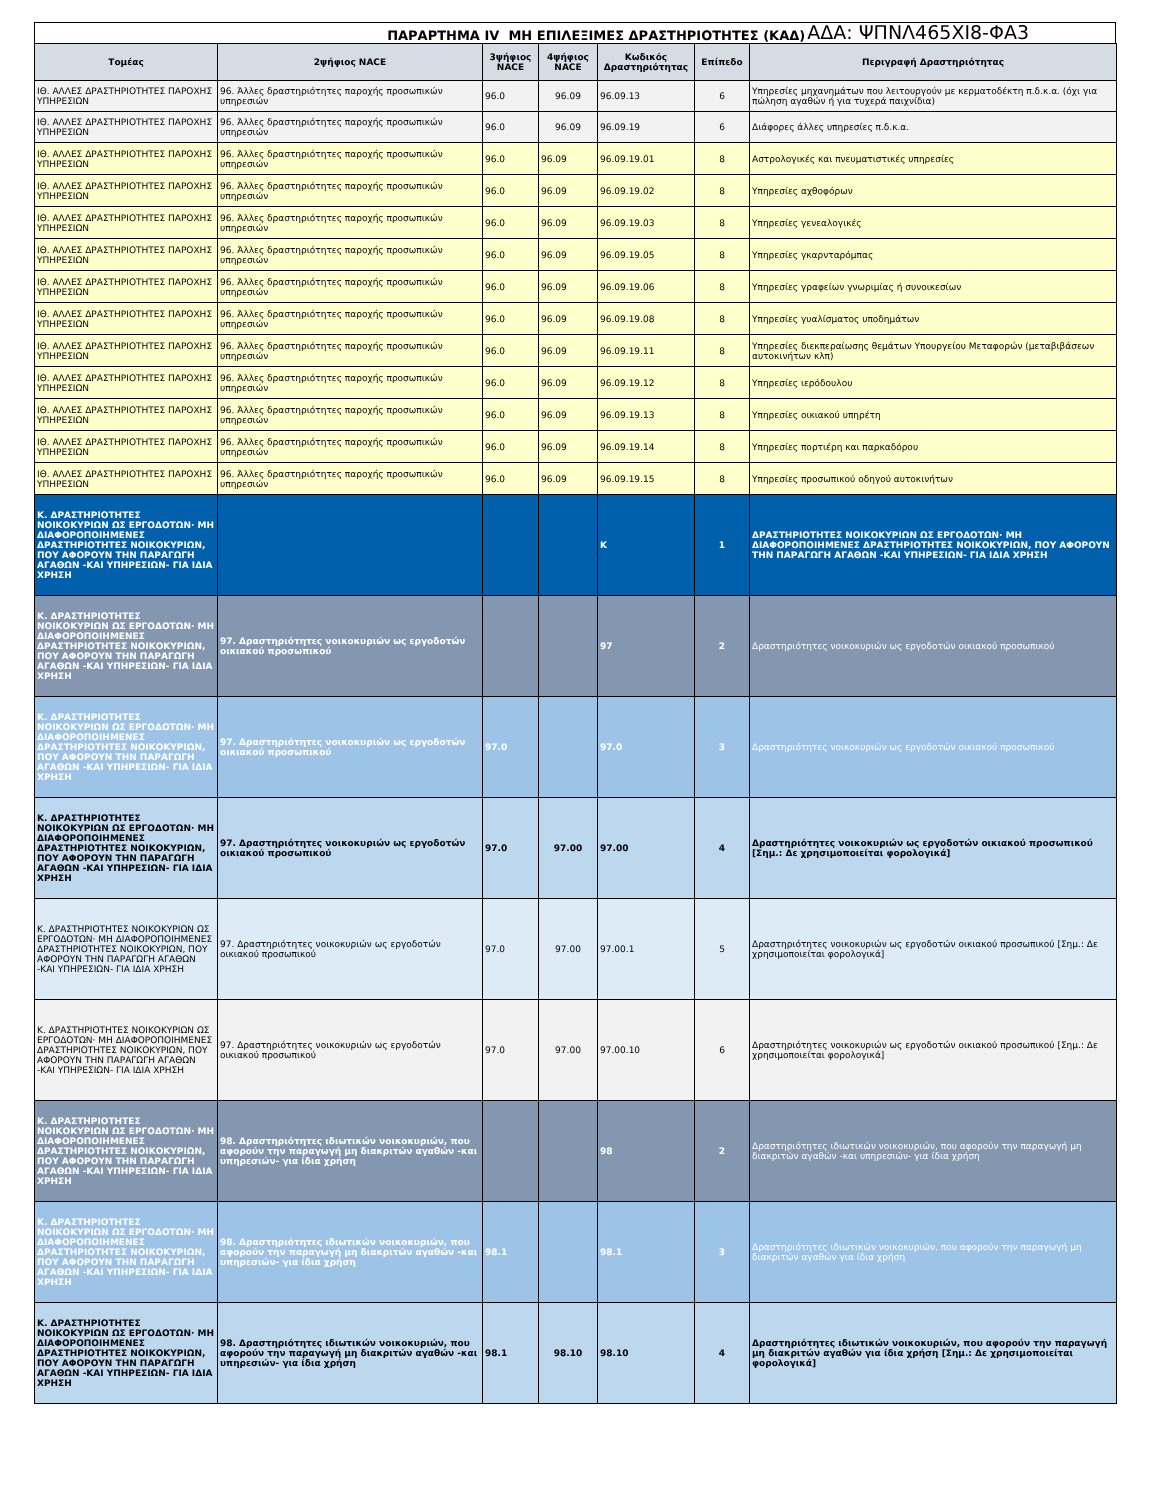ΠΑΡΑΡΤΗΜΑ IV ΜΗ ΕΠΙΛΕΞΙΜΕΣ ΔΡΑΣΤΗΡΙΟΤΗΤΕΣ (ΚΑΔ) ΑΔΑ: ΨΠΝΛ465ΧΙ8-ΦΑ3
| Τομέας | 2ψήφιος NACE | 3ψήφιος NACE | 4ψήφιος NACE | Κωδικός Δραστηριότητας | Επίπεδο | Περιγραφή Δραστηριότητας |
| --- | --- | --- | --- | --- | --- | --- |
| ΙΘ. ΑΛΛΕΣ ΔΡΑΣΤΗΡΙΟΤΗΤΕΣ ΠΑΡΟΧΗΣ ΥΠΗΡΕΣΙΩΝ | 96. Άλλες δραστηριότητες παροχής προσωπικών υπηρεσιών | 96.0 | 96.09 | 96.09.13 | 6 | Υπηρεσίες μηχανημάτων που λειτουργούν με κερματοδέκτη π.δ.κ.α. (όχι για πώληση αγαθών ή για τυχερά παιχνίδια) |
| ΙΘ. ΑΛΛΕΣ ΔΡΑΣΤΗΡΙΟΤΗΤΕΣ ΠΑΡΟΧΗΣ ΥΠΗΡΕΣΙΩΝ | 96. Άλλες δραστηριότητες παροχής προσωπικών υπηρεσιών | 96.0 | 96.09 | 96.09.19 | 6 | Διάφορες άλλες υπηρεσίες π.δ.κ.α. |
| ΙΘ. ΑΛΛΕΣ ΔΡΑΣΤΗΡΙΟΤΗΤΕΣ ΠΑΡΟΧΗΣ ΥΠΗΡΕΣΙΩΝ | 96. Άλλες δραστηριότητες παροχής προσωπικών υπηρεσιών | 96.0 | 96.09 | 96.09.19.01 | 8 | Αστρολογικές και πνευματιστικές υπηρεσίες |
| ΙΘ. ΑΛΛΕΣ ΔΡΑΣΤΗΡΙΟΤΗΤΕΣ ΠΑΡΟΧΗΣ ΥΠΗΡΕΣΙΩΝ | 96. Άλλες δραστηριότητες παροχής προσωπικών υπηρεσιών | 96.0 | 96.09 | 96.09.19.02 | 8 | Υπηρεσίες αχθοφόρων |
| ΙΘ. ΑΛΛΕΣ ΔΡΑΣΤΗΡΙΟΤΗΤΕΣ ΠΑΡΟΧΗΣ ΥΠΗΡΕΣΙΩΝ | 96. Άλλες δραστηριότητες παροχής προσωπικών υπηρεσιών | 96.0 | 96.09 | 96.09.19.03 | 8 | Υπηρεσίες γενεαλογικές |
| ΙΘ. ΑΛΛΕΣ ΔΡΑΣΤΗΡΙΟΤΗΤΕΣ ΠΑΡΟΧΗΣ ΥΠΗΡΕΣΙΩΝ | 96. Άλλες δραστηριότητες παροχής προσωπικών υπηρεσιών | 96.0 | 96.09 | 96.09.19.05 | 8 | Υπηρεσίες γκαρνταρόμπας |
| ΙΘ. ΑΛΛΕΣ ΔΡΑΣΤΗΡΙΟΤΗΤΕΣ ΠΑΡΟΧΗΣ ΥΠΗΡΕΣΙΩΝ | 96. Άλλες δραστηριότητες παροχής προσωπικών υπηρεσιών | 96.0 | 96.09 | 96.09.19.06 | 8 | Υπηρεσίες γραφείων γνωριμίας ή συνοικεσίων |
| ΙΘ. ΑΛΛΕΣ ΔΡΑΣΤΗΡΙΟΤΗΤΕΣ ΠΑΡΟΧΗΣ ΥΠΗΡΕΣΙΩΝ | 96. Άλλες δραστηριότητες παροχής προσωπικών υπηρεσιών | 96.0 | 96.09 | 96.09.19.08 | 8 | Υπηρεσίες γυαλίσματος υποδημάτων |
| ΙΘ. ΑΛΛΕΣ ΔΡΑΣΤΗΡΙΟΤΗΤΕΣ ΠΑΡΟΧΗΣ ΥΠΗΡΕΣΙΩΝ | 96. Άλλες δραστηριότητες παροχής προσωπικών υπηρεσιών | 96.0 | 96.09 | 96.09.19.11 | 8 | Υπηρεσίες διεκπεραίωσης θεμάτων Υπουργείου Μεταφορών (μεταβιβάσεων αυτοκινήτων κλπ) |
| ΙΘ. ΑΛΛΕΣ ΔΡΑΣΤΗΡΙΟΤΗΤΕΣ ΠΑΡΟΧΗΣ ΥΠΗΡΕΣΙΩΝ | 96. Άλλες δραστηριότητες παροχής προσωπικών υπηρεσιών | 96.0 | 96.09 | 96.09.19.12 | 8 | Υπηρεσίες ιερόδουλου |
| ΙΘ. ΑΛΛΕΣ ΔΡΑΣΤΗΡΙΟΤΗΤΕΣ ΠΑΡΟΧΗΣ ΥΠΗΡΕΣΙΩΝ | 96. Άλλες δραστηριότητες παροχής προσωπικών υπηρεσιών | 96.0 | 96.09 | 96.09.19.13 | 8 | Υπηρεσίες οικιακού υπηρέτη |
| ΙΘ. ΑΛΛΕΣ ΔΡΑΣΤΗΡΙΟΤΗΤΕΣ ΠΑΡΟΧΗΣ ΥΠΗΡΕΣΙΩΝ | 96. Άλλες δραστηριότητες παροχής προσωπικών υπηρεσιών | 96.0 | 96.09 | 96.09.19.14 | 8 | Υπηρεσίες πορτιέρη και παρκαδόρου |
| ΙΘ. ΑΛΛΕΣ ΔΡΑΣΤΗΡΙΟΤΗΤΕΣ ΠΑΡΟΧΗΣ ΥΠΗΡΕΣΙΩΝ | 96. Άλλες δραστηριότητες παροχής προσωπικών υπηρεσιών | 96.0 | 96.09 | 96.09.19.15 | 8 | Υπηρεσίες προσωπικού οδηγού αυτοκινήτων |
| Κ. ΔΡΑΣΤΗΡΙΟΤΗΤΕΣ ΝΟΙΚΟΚΥΡΙΩΝ ΩΣ ΕΡΓΟΔΟΤΩΝ· ΜΗ ΔΙΑΦΟΡΟΠΟΙΗΜΕΝΕΣ ΔΡΑΣΤΗΡΙΟΤΗΤΕΣ ΝΟΙΚΟΚΥΡΙΩΝ, ΠΟΥ ΑΦΟΡΟΥΝ ΤΗΝ ΠΑΡΑΓΩΓΗ ΑΓΑΘΩΝ -ΚΑΙ ΥΠΗΡΕΣΙΩΝ- ΓΙΑ ΙΔΙΑ ΧΡΗΣΗ | | | | Κ | 1 | ΔΡΑΣΤΗΡΙΟΤΗΤΕΣ ΝΟΙΚΟΚΥΡΙΩΝ ΩΣ ΕΡΓΟΔΟΤΩΝ· ΜΗ ΔΙΑΦΟΡΟΠΟΙΗΜΕΝΕΣ ΔΡΑΣΤΗΡΙΟΤΗΤΕΣ ΝΟΙΚΟΚΥΡΙΩΝ, ΠΟΥ ΑΦΟΡΟΥΝ ΤΗΝ ΠΑΡΑΓΩΓΗ ΑΓΑΘΩΝ -ΚΑΙ ΥΠΗΡΕΣΙΩΝ- ΓΙΑ ΙΔΙΑ ΧΡΗΣΗ |
| Κ. ΔΡΑΣΤΗΡΙΟΤΗΤΕΣ ΝΟΙΚΟΚΥΡΙΩΝ ΩΣ ΕΡΓΟΔΟΤΩΝ· ΜΗ ΔΙΑΦΟΡΟΠΟΙΗΜΕΝΕΣ ΔΡΑΣΤΗΡΙΟΤΗΤΕΣ ΝΟΙΚΟΚΥΡΙΩΝ, ΠΟΥ ΑΦΟΡΟΥΝ ΤΗΝ ΠΑΡΑΓΩΓΗ ΑΓΑΘΩΝ -ΚΑΙ ΥΠΗΡΕΣΙΩΝ- ΓΙΑ ΙΔΙΑ ΧΡΗΣΗ | 97. Δραστηριότητες νοικοκυριών ως εργοδοτών οικιακού προσωπικού | | | 97 | 2 | Δραστηριότητες νοικοκυριών ως εργοδοτών οικιακού προσωπικού |
| Κ. ΔΡΑΣΤΗΡΙΟΤΗΤΕΣ ΝΟΙΚΟΚΥΡΙΩΝ ΩΣ ΕΡΓΟΔΟΤΩΝ· ΜΗ ΔΙΑΦΟΡΟΠΟΙΗΜΕΝΕΣ ΔΡΑΣΤΗΡΙΟΤΗΤΕΣ ΝΟΙΚΟΚΥΡΙΩΝ, ΠΟΥ ΑΦΟΡΟΥΝ ΤΗΝ ΠΑΡΑΓΩΓΗ ΑΓΑΘΩΝ -ΚΑΙ ΥΠΗΡΕΣΙΩΝ- ΓΙΑ ΙΔΙΑ ΧΡΗΣΗ | 97. Δραστηριότητες νοικοκυριών ως εργοδοτών οικιακού προσωπικού | 97.0 | | 97.0 | 3 | Δραστηριότητες νοικοκυριών ως εργοδοτών οικιακού προσωπικού |
| Κ. ΔΡΑΣΤΗΡΙΟΤΗΤΕΣ ΝΟΙΚΟΚΥΡΙΩΝ ΩΣ ΕΡΓΟΔΟΤΩΝ· ΜΗ ΔΙΑΦΟΡΟΠΟΙΗΜΕΝΕΣ ΔΡΑΣΤΗΡΙΟΤΗΤΕΣ ΝΟΙΚΟΚΥΡΙΩΝ, ΠΟΥ ΑΦΟΡΟΥΝ ΤΗΝ ΠΑΡΑΓΩΓΗ ΑΓΑΘΩΝ -ΚΑΙ ΥΠΗΡΕΣΙΩΝ- ΓΙΑ ΙΔΙΑ ΧΡΗΣΗ | 97. Δραστηριότητες νοικοκυριών ως εργοδοτών οικιακού προσωπικού | 97.0 | 97.00 | 97.00 | 4 | Δραστηριότητες νοικοκυριών ως εργοδοτών οικιακού προσωπικού [Σημ.: Δε χρησιμοποιείται φορολογικά] |
| Κ. ΔΡΑΣΤΗΡΙΟΤΗΤΕΣ ΝΟΙΚΟΚΥΡΙΩΝ ΩΣ ΕΡΓΟΔΟΤΩΝ· ΜΗ ΔΙΑΦΟΡΟΠΟΙΗΜΕΝΕΣ ΔΡΑΣΤΗΡΙΟΤΗΤΕΣ ΝΟΙΚΟΚΥΡΙΩΝ, ΠΟΥ ΑΦΟΡΟΥΝ ΤΗΝ ΠΑΡΑΓΩΓΗ ΑΓΑΘΩΝ -ΚΑΙ ΥΠΗΡΕΣΙΩΝ- ΓΙΑ ΙΔΙΑ ΧΡΗΣΗ | 97. Δραστηριότητες νοικοκυριών ως εργοδοτών οικιακού προσωπικού | 97.0 | 97.00 | 97.00.1 | 5 | Δραστηριότητες νοικοκυριών ως εργοδοτών οικιακού προσωπικού [Σημ.: Δε χρησιμοποιείται φορολογικά] |
| Κ. ΔΡΑΣΤΗΡΙΟΤΗΤΕΣ ΝΟΙΚΟΚΥΡΙΩΝ ΩΣ ΕΡΓΟΔΟΤΩΝ· ΜΗ ΔΙΑΦΟΡΟΠΟΙΗΜΕΝΕΣ ΔΡΑΣΤΗΡΙΟΤΗΤΕΣ ΝΟΙΚΟΚΥΡΙΩΝ, ΠΟΥ ΑΦΟΡΟΥΝ ΤΗΝ ΠΑΡΑΓΩΓΗ ΑΓΑΘΩΝ -ΚΑΙ ΥΠΗΡΕΣΙΩΝ- ΓΙΑ ΙΔΙΑ ΧΡΗΣΗ | 97. Δραστηριότητες νοικοκυριών ως εργοδοτών οικιακού προσωπικού | 97.0 | 97.00 | 97.00.10 | 6 | Δραστηριότητες νοικοκυριών ως εργοδοτών οικιακού προσωπικού [Σημ.: Δε χρησιμοποιείται φορολογικά] |
| Κ. ΔΡΑΣΤΗΡΙΟΤΗΤΕΣ ΝΟΙΚΟΚΥΡΙΩΝ ΩΣ ΕΡΓΟΔΟΤΩΝ· ΜΗ ΔΙΑΦΟΡΟΠΟΙΗΜΕΝΕΣ ΔΡΑΣΤΗΡΙΟΤΗΤΕΣ ΝΟΙΚΟΚΥΡΙΩΝ, ΠΟΥ ΑΦΟΡΟΥΝ ΤΗΝ ΠΑΡΑΓΩΓΗ ΑΓΑΘΩΝ -ΚΑΙ ΥΠΗΡΕΣΙΩΝ- ΓΙΑ ΙΔΙΑ ΧΡΗΣΗ | 98. Δραστηριότητες ιδιωτικών νοικοκυριών, που αφορούν την παραγωγή μη διακριτών αγαθών -και υπηρεσιών- για ίδια χρήση | | | 98 | 2 | Δραστηριότητες ιδιωτικών νοικοκυριών, που αφορούν την παραγωγή μη διακριτών αγαθών -και υπηρεσιών- για ίδια χρήση |
| Κ. ΔΡΑΣΤΗΡΙΟΤΗΤΕΣ ΝΟΙΚΟΚΥΡΙΩΝ ΩΣ ΕΡΓΟΔΟΤΩΝ· ΜΗ ΔΙΑΦΟΡΟΠΟΙΗΜΕΝΕΣ ΔΡΑΣΤΗΡΙΟΤΗΤΕΣ ΝΟΙΚΟΚΥΡΙΩΝ, ΠΟΥ ΑΦΟΡΟΥΝ ΤΗΝ ΠΑΡΑΓΩΓΗ ΑΓΑΘΩΝ -ΚΑΙ ΥΠΗΡΕΣΙΩΝ- ΓΙΑ ΙΔΙΑ ΧΡΗΣΗ | 98. Δραστηριότητες ιδιωτικών νοικοκυριών, που αφορούν την παραγωγή μη διακριτών αγαθών -και υπηρεσιών- για ίδια χρήση | 98.1 | | 98.1 | 3 | Δραστηριότητες ιδιωτικών νοικοκυριών, που αφορούν την παραγωγή μη διακριτών αγαθών για ίδια χρήση |
| Κ. ΔΡΑΣΤΗΡΙΟΤΗΤΕΣ ΝΟΙΚΟΚΥΡΙΩΝ ΩΣ ΕΡΓΟΔΟΤΩΝ· ΜΗ ΔΙΑΦΟΡΟΠΟΙΗΜΕΝΕΣ ΔΡΑΣΤΗΡΙΟΤΗΤΕΣ ΝΟΙΚΟΚΥΡΙΩΝ, ΠΟΥ ΑΦΟΡΟΥΝ ΤΗΝ ΠΑΡΑΓΩΓΗ ΑΓΑΘΩΝ -ΚΑΙ ΥΠΗΡΕΣΙΩΝ- ΓΙΑ ΙΔΙΑ ΧΡΗΣΗ | 98. Δραστηριότητες ιδιωτικών νοικοκυριών, που αφορούν την παραγωγή μη διακριτών αγαθών -και υπηρεσιών- για ίδια χρήση | 98.1 | 98.10 | 98.10 | 4 | Δραστηριότητες ιδιωτικών νοικοκυριών, που αφορούν την παραγωγή μη διακριτών αγαθών για ίδια χρήση [Σημ.: Δε χρησιμοποιείται φορολογικά] |